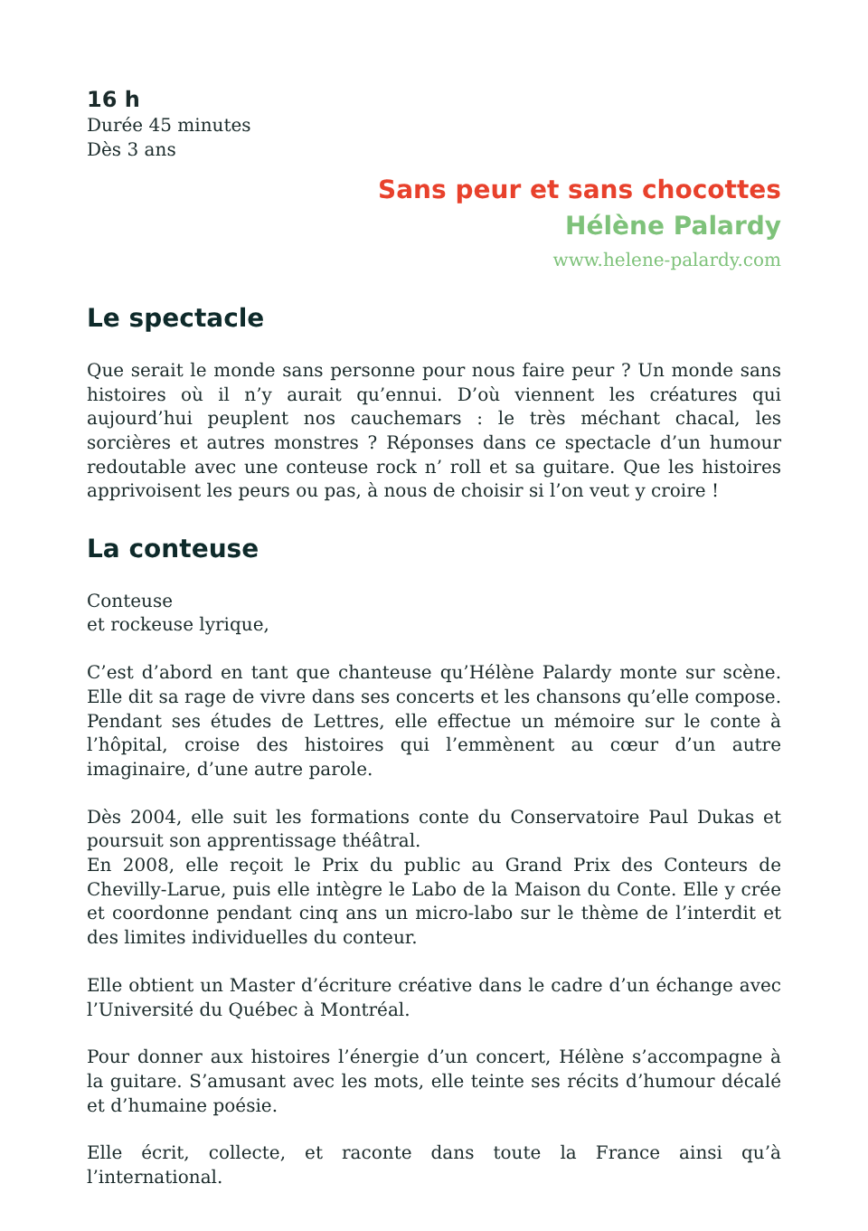16 h
Durée 45 minutes
Dès 3 ans
Sans peur et sans chocottes
Hélène Palardy
www.helene-palardy.com
Le spectacle
Que serait le monde sans personne pour nous faire peur ? Un monde sans histoires où il n’y aurait qu’ennui. D’où viennent les créatures qui aujourd’hui peuplent nos cauchemars : le très méchant chacal, les sorcières et autres monstres ? Réponses dans ce spectacle d’un humour redoutable avec une conteuse rock n’ roll et sa guitare. Que les histoires apprivoisent les peurs ou pas, à nous de choisir si l’on veut y croire !
La conteuse
Conteuse
et rockeuse lyrique,
C’est d’abord en tant que chanteuse qu’Hélène Palardy monte sur scène. Elle dit sa rage de vivre dans ses concerts et les chansons qu’elle compose. Pendant ses études de Lettres, elle effectue un mémoire sur le conte à l’hôpital, croise des histoires qui l’emmènent au cœur d’un autre imaginaire, d’une autre parole.
Dès 2004, elle suit les formations conte du Conservatoire Paul Dukas et poursuit son apprentissage théâtral.
En 2008, elle reçoit le Prix du public au Grand Prix des Conteurs de Chevilly-Larue, puis elle intègre le Labo de la Maison du Conte. Elle y crée et coordonne pendant cinq ans un micro-labo sur le thème de l’interdit et des limites individuelles du conteur.
Elle obtient un Master d’écriture créative dans le cadre d’un échange avec l’Université du Québec à Montréal.
Pour donner aux histoires l’énergie d’un concert, Hélène s’accompagne à la guitare. S’amusant avec les mots, elle teinte ses récits d’humour décalé et d’humaine poésie.
Elle écrit, collecte, et raconte dans toute la France ainsi qu’à l’international.